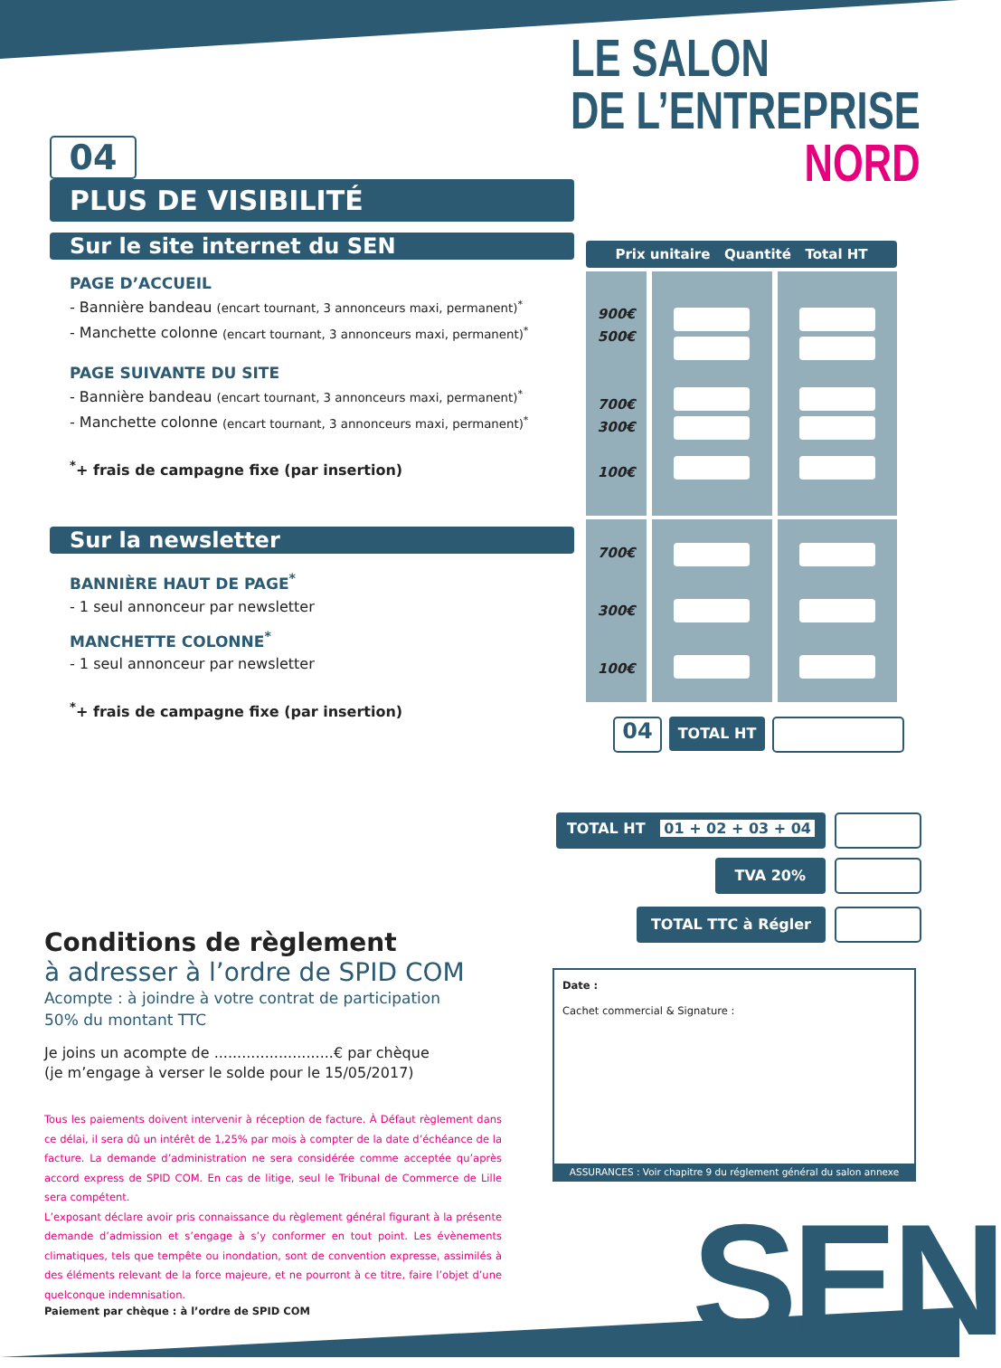LE SALON
DE L’ENTREPRISE
NORD
04
PLUS DE VISIBILITÉ
Sur le site internet du SEN
PAGE D’ACCUEIL
- Bannière bandeau (encart tournant, 3 annonceurs maxi, permanent)<sup>*</sup>
- Manchette colonne (encart tournant, 3 annonceurs maxi, permanent)<sup>*</sup>
PAGE SUIVANTE DU SITE
- Bannière bandeau (encart tournant, 3 annonceurs maxi, permanent)<sup>*</sup>
- Manchette colonne (encart tournant, 3 annonceurs maxi, permanent)<sup>*</sup>
<sup>*</sup>+ frais de campagne fixe (par insertion)
Sur la newsletter
BANNIÈRE HAUT DE PAGE<sup>*</sup>
- 1 seul annonceur par newsletter
MANCHETTE COLONNE<sup>*</sup>
- 1 seul annonceur par newsletter
<sup>*</sup>+ frais de campagne fixe (par insertion)
| Prix unitaire Quantité Total HT | | |
| --- | --- | --- |
| 900€ 500€ 700€ 300€ 100€ | | |
| 700€ 300€ 100€ | | |
04
TOTAL HT
TOTAL HT 01 + 02 + 03 + 04
TVA 20%
TOTAL TTC à Régler
Conditions de règlement
à adresser à l’ordre de SPID COM
Acompte : à joindre à votre contrat de participation
50% du montant TTC
Je joins un acompte de ..........................€ par chèque
(je m’engage à verser le solde pour le 15/05/2017)
Tous les paiements doivent intervenir à réception de facture. À Défaut règlement dans ce délai, il sera dû un intérêt de 1,25% par mois à compter de la date d’échéance de la facture. La demande d’administration ne sera considérée comme acceptée qu’après accord express de SPID COM. En cas de litige, seul le Tribunal de Commerce de Lille sera compétent.
L’exposant déclare avoir pris connaissance du règlement général figurant à la présente demande d’admission et s’engage à s’y conformer en tout point. Les évènements climatiques, tels que tempête ou inondation, sont de convention expresse, assimilés à des éléments relevant de la force majeure, et ne pourront à ce titre, faire l’objet d’une quelconque indemnisation.
Paiement par chèque : à l’ordre de SPID COM
Date :
Cachet commercial & Signature :
ASSURANCES : Voir chapitre 9 du réglement général du salon annexe
SEN